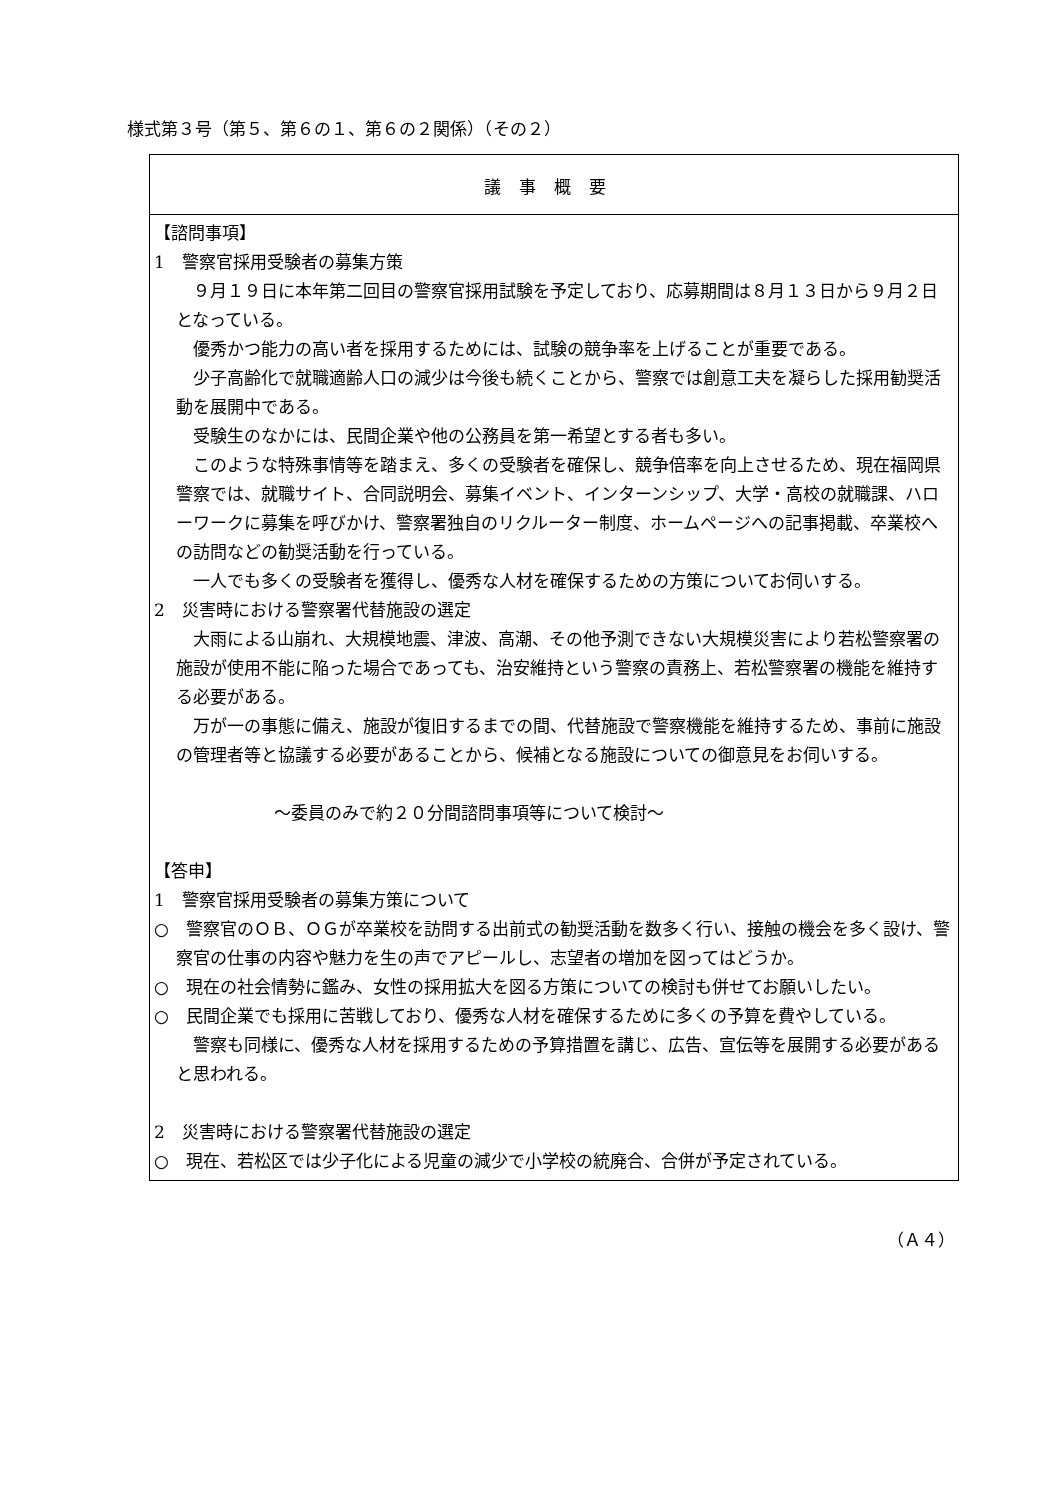様式第３号（第５、第６の１、第６の２関係）（その２）
| 議事概要 |
| 【諮問事項】 1 警察官採用受験者の募集方策 ９月１９日に本年第二回目の警察官採用試験を予定しており、応募期間は８月１３日から９月２日となっている。 優秀かつ能力の高い者を採用するためには、試験の競争率を上げることが重要である。 少子高齢化で就職適齢人口の減少は今後も続くことから、警察では創意工夫を凝らした採用勧奨活動を展開中である。 受験生のなかには、民間企業や他の公務員を第一希望とする者も多い。 このような特殊事情等を踏まえ、多くの受験者を確保し、競争倍率を向上させるため、現在福岡県警察では、就職サイト、合同説明会、募集イベント、インターンシップ、大学・高校の就職課、ハローワークに募集を呼びかけ、警察署独自のリクルーター制度、ホームページへの記事掲載、卒業校への訪問などの勧奨活動を行っている。 一人でも多くの受験者を獲得し、優秀な人材を確保するための方策についてお伺いする。 2 災害時における警察署代替施設の選定 大雨による山崩れ、大規模地震、津波、高潮、その他予測できない大規模災害により若松警察署の施設が使用不能に陥った場合であっても、治安維持という警察の責務上、若松警察署の機能を維持する必要がある。 万が一の事態に備え、施設が復旧するまでの間、代替施設で警察機能を維持するため、事前に施設の管理者等と協議する必要があることから、候補となる施設についての御意見をお伺いする。 ～委員のみで約２０分間諮問事項等について検討～ 【答申】 1 警察官採用受験者の募集方策について ○ 警察官のＯＢ、ＯＧが卒業校を訪問する出前式の勧奨活動を数多く行い、接触の機会を多く設け、警察官の仕事の内容や魅力を生の声でアピールし、志望者の増加を図ってはどうか。 ○ 現在の社会情勢に鑑み、女性の採用拡大を図る方策についての検討も併せてお願いしたい。 ○ 民間企業でも採用に苦戦しており、優秀な人材を確保するために多くの予算を費やしている。 警察も同様に、優秀な人材を採用するための予算措置を講じ、広告、宣伝等を展開する必要があると思われる。 2 災害時における警察署代替施設の選定 ○ 現在、若松区では少子化による児童の減少で小学校の統廃合、合併が予定されている。 |
（Ａ４）